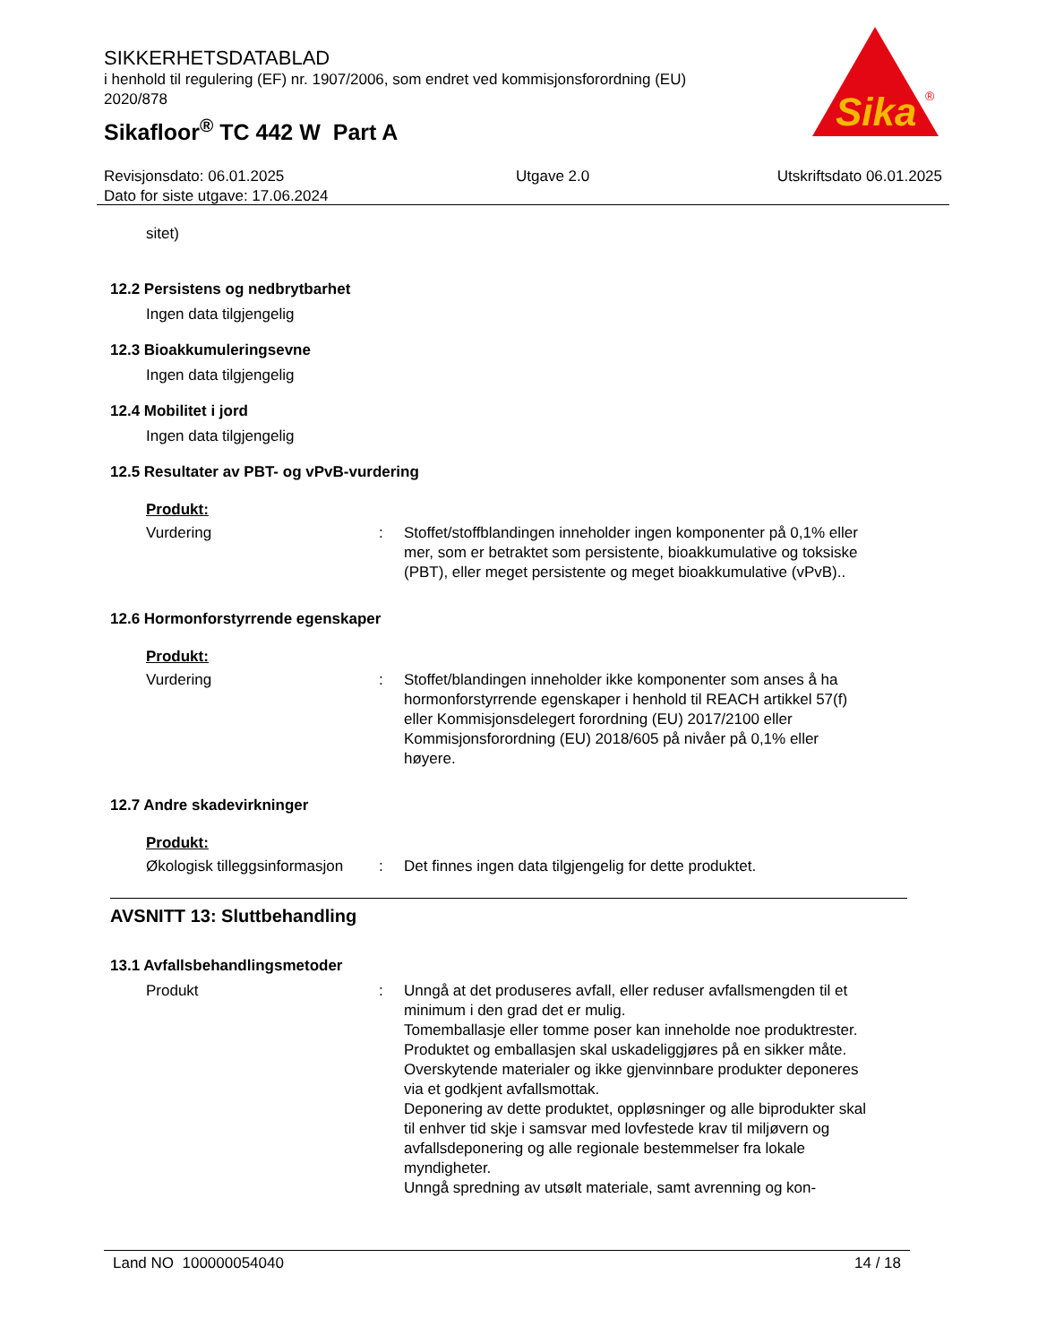SIKKERHETSDATABLAD
i henhold til regulering (EF) nr. 1907/2006, som endret ved kommisjonsforordning (EU) 2020/878
Sikafloor<sup>®</sup> TC 442 W Part A
Sika
®
Revisjonsdato: 06.01.2025
Dato for siste utgave: 17.06.2024
Utgave 2.0 Utskriftsdato 06.01.2025
sitet)
12.2 Persistens og nedbrytbarhet
Ingen data tilgjengelig
12.3 Bioakkumuleringsevne
Ingen data tilgjengelig
12.4 Mobilitet i jord
Ingen data tilgjengelig
12.5 Resultater av PBT- og vPvB-vurdering
Produkt:
Vurdering : Stoffet/stoffblandingen inneholder ingen komponenter på 0,1% eller mer, som er betraktet som persistente, bioakkumulative og toksiske (PBT), eller meget persistente og meget bioakkumulative (vPvB)..
12.6 Hormonforstyrrende egenskaper
Produkt:
Vurdering : Stoffet/blandingen inneholder ikke komponenter som anses å ha hormonforstyrrende egenskaper i henhold til REACH artikkel 57(f) eller Kommisjonsdelegert forordning (EU) 2017/2100 eller Kommisjonsforordning (EU) 2018/605 på nivåer på 0,1% eller høyere.
12.7 Andre skadevirkninger
Produkt:
Økologisk tilleggsinformasjon
: Det finnes ingen data tilgjengelig for dette produktet.
AVSNITT 13: Sluttbehandling
13.1 Avfallsbehandlingsmetoder
Produkt : Unngå at det produseres avfall, eller reduser avfallsmengden til et minimum i den grad det er mulig.
Tomemballasje eller tomme poser kan inneholde noe produktrester.
Produktet og emballasjen skal uskadeliggjøres på en sikker måte.
Overskytende materialer og ikke gjenvinnbare produkter deponeres via et godkjent avfallsmottak.
Deponering av dette produktet, oppløsninger og alle biprodukter skal til enhver tid skje i samsvar med lovfestede krav til miljøvern og avfallsdeponering og alle regionale bestemmelser fra lokale myndigheter.
Unngå spredning av utsølt materiale, samt avrenning og kon-
Land NO 100000054040 14 / 18